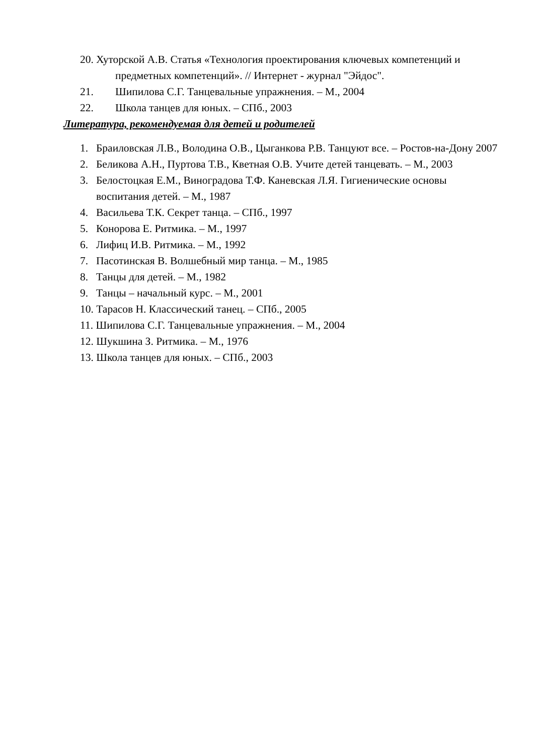20. Хуторской А.В. Статья «Технология проектирования ключевых компетенций и предметных компетенций». // Интернет - журнал "Эйдос".
21. Шипилова С.Г. Танцевальные упражнения. – М., 2004
22. Школа танцев для юных. – СПб., 2003
Литература, рекомендуемая для детей и родителей
1. Браиловская Л.В., Володина О.В., Цыганкова Р.В. Танцуют все. – Ростов-на-Дону 2007
2. Беликова А.Н., Пуртова Т.В., Кветная О.В. Учите детей танцевать. – М., 2003
3. Белостоцкая Е.М., Виноградова Т.Ф. Каневская Л.Я. Гигиенические основы воспитания детей. – М., 1987
4. Васильева Т.К. Секрет танца. – СПб., 1997
5. Конорова Е. Ритмика. – М., 1997
6. Лифиц И.В. Ритмика. – М., 1992
7. Пасотинская В. Волшебный мир танца. – М., 1985
8. Танцы для детей. – М., 1982
9. Танцы – начальный курс. – М., 2001
10. Тарасов Н. Классический танец. – СПб., 2005
11. Шипилова С.Г. Танцевальные упражнения. – М., 2004
12. Шукшина З. Ритмика. – М., 1976
13. Школа танцев для юных. – СПб., 2003